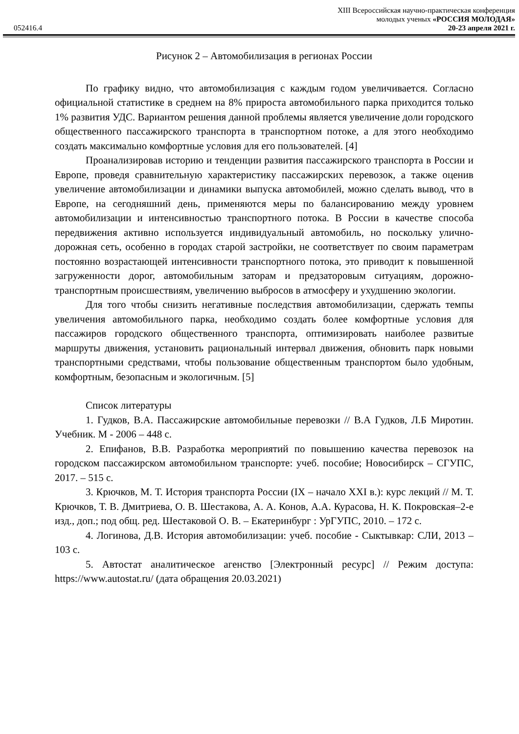052416.4
XIII Всероссийская научно-практическая конференция
молодых ученых «РОССИЯ МОЛОДАЯ»
20-23 апреля 2021 г.
Рисунок 2 – Автомобилизация в регионах России
По графику видно, что автомобилизация с каждым годом увеличивается. Согласно официальной статистике в среднем на 8% прироста автомобильного парка приходится только 1% развития УДС. Вариантом решения данной проблемы является увеличение доли городского общественного пассажирского транспорта в транспортном потоке, а для этого необходимо создать максимально комфортные условия для его пользователей. [4]
Проанализировав историю и тенденции развития пассажирского транспорта в России и Европе, проведя сравнительную характеристику пассажирских перевозок, а также оценив увеличение автомобилизации и динамики выпуска автомобилей, можно сделать вывод, что в Европе, на сегодняшний день, применяются меры по балансированию между уровнем автомобилизации и интенсивностью транспортного потока. В России в качестве способа передвижения активно используется индивидуальный автомобиль, но поскольку улично-дорожная сеть, особенно в городах старой застройки, не соответствует по своим параметрам постоянно возрастающей интенсивности транспортного потока, это приводит к повышенной загруженности дорог, автомобильным заторам и предзаторовым ситуациям, дорожно-транспортным происшествиям, увеличению выбросов в атмосферу и ухудшению экологии.
Для того чтобы снизить негативные последствия автомобилизации, сдержать темпы увеличения автомобильного парка, необходимо создать более комфортные условия для пассажиров городского общественного транспорта, оптимизировать наиболее развитые маршруты движения, установить рациональный интервал движения, обновить парк новыми транспортными средствами, чтобы пользование общественным транспортом было удобным, комфортным, безопасным и экологичным. [5]
Список литературы
1. Гудков, В.А. Пассажирские автомобильные перевозки // В.А Гудков, Л.Б Миротин. Учебник. М - 2006 – 448 с.
2. Епифанов, В.В. Разработка мероприятий по повышению качества перевозок на городском пассажирском автомобильном транспорте: учеб. пособие; Новосибирск – СГУПС, 2017. – 515 с.
3. Крючков, М. Т. История транспорта России (IX – начало XXI в.): курс лекций // М. Т. Крючков, Т. В. Дмитриева, О. В. Шестакова, А. А. Конов, А.А. Курасова, Н. К. Покровская–2-е изд., доп.; под общ. ред. Шестаковой О. В. – Екатеринбург : УрГУПС, 2010. – 172 с.
4. Логинова, Д.В. История автомобилизации: учеб. пособие - Сыктывкар: СЛИ, 2013 – 103 с.
5. Автостат аналитическое агенство [Электронный ресурс] // Режим доступа: https://www.autostat.ru/ (дата обращения 20.03.2021)